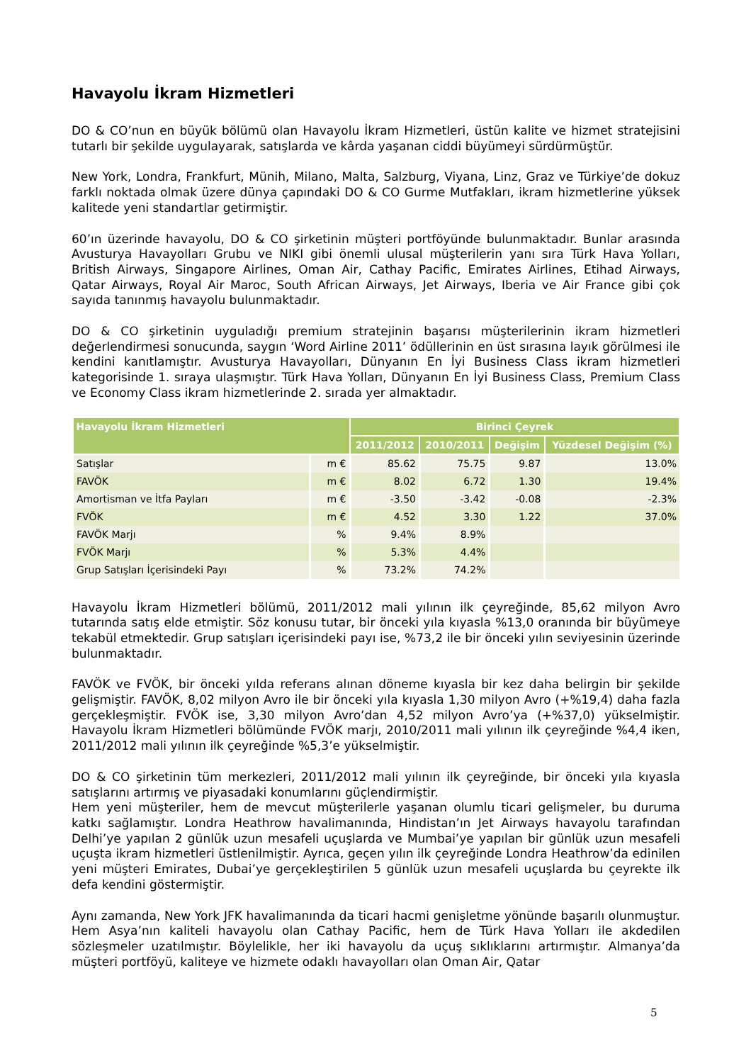Havayolu İkram Hizmetleri
DO & CO’nun en büyük bölümü olan Havayolu İkram Hizmetleri, üstün kalite ve hizmet stratejisini tutarlı bir şekilde uygulayarak, satışlarda ve kârda yaşanan ciddi büyümeyi sürdürmüştür.
New York, Londra, Frankfurt, Münih, Milano, Malta, Salzburg, Viyana, Linz, Graz ve Türkiye’de dokuz farklı noktada olmak üzere dünya çapındaki DO & CO Gurme Mutfakları, ikram hizmetlerine yüksek kalitede yeni standartlar getirmiştir.
60’ın üzerinde havayolu, DO & CO şirketinin müşteri portföyünde bulunmaktadır. Bunlar arasında Avusturya Havayolları Grubu ve NIKI gibi önemli ulusal müşterilerin yanı sıra Türk Hava Yolları, British Airways, Singapore Airlines, Oman Air, Cathay Pacific, Emirates Airlines, Etihad Airways, Qatar Airways, Royal Air Maroc, South African Airways, Jet Airways, Iberia ve Air France gibi çok sayıda tanınmış havayolu bulunmaktadır.
DO & CO şirketinin uyguladığı premium stratejinin başarısı müşterilerinin ikram hizmetleri değerlendirmesi sonucunda, saygın ‘Word Airline 2011’ ödüllerinin en üst sırasına layık görülmesi ile kendini kanıtlamıştır. Avusturya Havayolları, Dünyanın En İyi Business Class ikram hizmetleri kategorisinde 1. sıraya ulaşmıştır. Türk Hava Yolları, Dünyanın En İyi Business Class, Premium Class ve Economy Class ikram hizmetlerinde 2. sırada yer almaktadır.
| Havayolu İkram Hizmetleri | | Birinci Çeyrek | | | |
| --- | --- | --- | --- | --- | --- |
| | | 2011/2012 | 2010/2011 | Değişim | Yüzdesel Değişim (%) |
| Satışlar | m € | 85.62 | 75.75 | 9.87 | 13.0% |
| FAVÖK | m € | 8.02 | 6.72 | 1.30 | 19.4% |
| Amortisman ve İtfa Payları | m € | -3.50 | -3.42 | -0.08 | -2.3% |
| FVÖK | m € | 4.52 | 3.30 | 1.22 | 37.0% |
| FAVÖK Marjı | % | 9.4% | 8.9% | | |
| FVÖK Marjı | % | 5.3% | 4.4% | | |
| Grup Satışları İçerisindeki Payı | % | 73.2% | 74.2% | | |
Havayolu İkram Hizmetleri bölümü, 2011/2012 mali yılının ilk çeyreğinde, 85,62 milyon Avro tutarında satış elde etmiştir. Söz konusu tutar, bir önceki yıla kıyasla %13,0 oranında bir büyümeye tekabül etmektedir. Grup satışları içerisindeki payı ise, %73,2 ile bir önceki yılın seviyesinin üzerinde bulunmaktadır.
FAVÖK ve FVÖK, bir önceki yılda referans alınan döneme kıyasla bir kez daha belirgin bir şekilde gelişmiştir. FAVÖK, 8,02 milyon Avro ile bir önceki yıla kıyasla 1,30 milyon Avro (+%19,4) daha fazla gerçekleşmiştir. FVÖK ise, 3,30 milyon Avro’dan 4,52 milyon Avro’ya (+%37,0) yükselmiştir. Havayolu İkram Hizmetleri bölümünde FVÖK marjı, 2010/2011 mali yılının ilk çeyreğinde %4,4 iken, 2011/2012 mali yılının ilk çeyreğinde %5,3’e yükselmiştir.
DO & CO şirketinin tüm merkezleri, 2011/2012 mali yılının ilk çeyreğinde, bir önceki yıla kıyasla satışlarını artırmış ve piyasadaki konumlarını güçlendirmiştir.
Hem yeni müşteriler, hem de mevcut müşterilerle yaşanan olumlu ticari gelişmeler, bu duruma katkı sağlamıştır. Londra Heathrow havalimanında, Hindistan’ın Jet Airways havayolu tarafından Delhi’ye yapılan 2 günlük uzun mesafeli uçuşlarda ve Mumbai’ye yapılan bir günlük uzun mesafeli uçuşta ikram hizmetleri üstlenilmiştir. Ayrıca, geçen yılın ilk çeyreğinde Londra Heathrow’da edinilen yeni müşteri Emirates, Dubai’ye gerçekleştirilen 5 günlük uzun mesafeli uçuşlarda bu çeyrekte ilk defa kendini göstermiştir.
Aynı zamanda, New York JFK havalimanında da ticari hacmi genişletme yönünde başarılı olunmuştur. Hem Asya’nın kaliteli havayolu olan Cathay Pacific, hem de Türk Hava Yolları ile akdedilen sözleşmeler uzatılmıştır. Böylelikle, her iki havayolu da uçuş sıklıklarını artırmıştır. Almanya’da müşteri portföyü, kaliteye ve hizmete odaklı havayolları olan Oman Air, Qatar
5